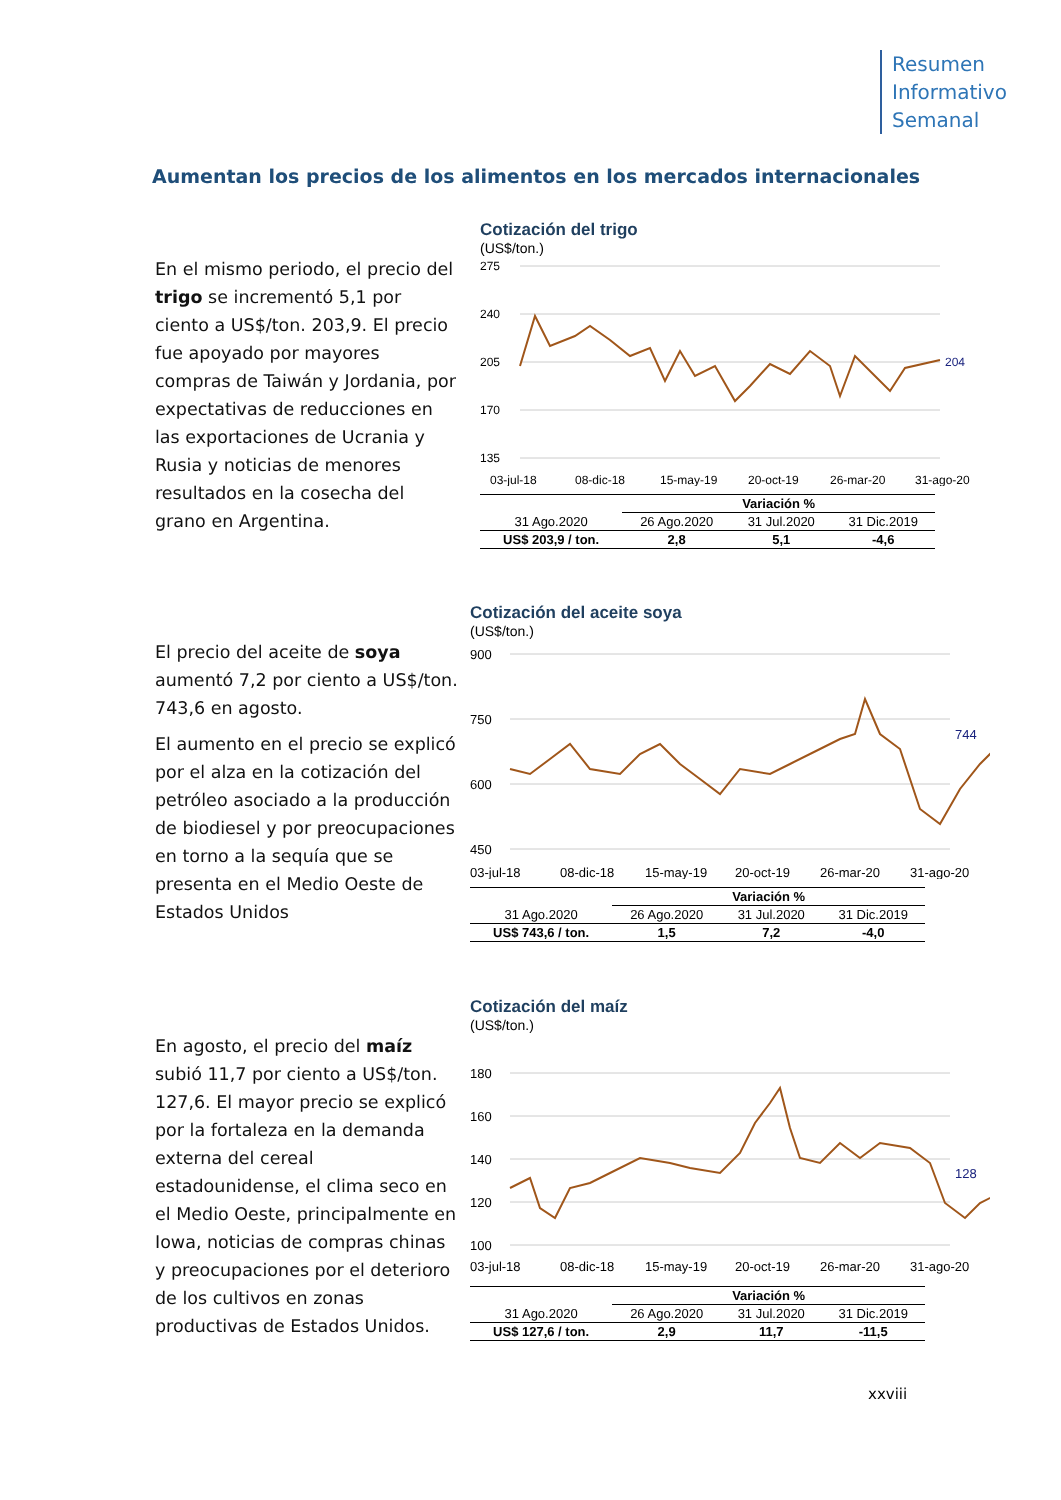Resumen
Informativo
Semanal
Aumentan los precios de los alimentos en los mercados internacionales
En el mismo periodo, el precio del trigo se incrementó 5,1 por ciento a US$/ton. 203,9. El precio fue apoyado por mayores compras de Taiwán y Jordania, por expectativas de reducciones en las exportaciones de Ucrania y Rusia y noticias de menores resultados en la cosecha del grano en Argentina.
Cotización del trigo
(US$/ton.)
275
240
205
170
135
204
03-jul-18
08-dic-18
15-may-19
20-oct-19
26-mar-20
31-ago-20
| | Variación % | | |
| 31 Ago.2020 | 26 Ago.2020 | 31 Jul.2020 | 31 Dic.2019 |
| US$ 203,9 / ton. | 2,8 | 5,1 | -4,6 |
El precio del aceite de soya aumentó 7,2 por ciento a US$/ton. 743,6 en agosto.
El aumento en el precio se explicó por el alza en la cotización del petróleo asociado a la producción de biodiesel y por preocupaciones en torno a la sequía que se presenta en el Medio Oeste de Estados Unidos
Cotización del aceite soya
(US$/ton.)
900
750
600
450
744
03-jul-18
08-dic-18
15-may-19
20-oct-19
26-mar-20
31-ago-20
| | Variación % | | |
| 31 Ago.2020 | 26 Ago.2020 | 31 Jul.2020 | 31 Dic.2019 |
| US$ 743,6 / ton. | 1,5 | 7,2 | -4,0 |
En agosto, el precio del maíz subió 11,7 por ciento a US$/ton. 127,6. El mayor precio se explicó por la fortaleza en la demanda externa del cereal estadounidense, el clima seco en el Medio Oeste, principalmente en Iowa, noticias de compras chinas y preocupaciones por el deterioro de los cultivos en zonas productivas de Estados Unidos.
Cotización del maíz
(US$/ton.)
180
160
140
120
100
128
03-jul-18
08-dic-18
15-may-19
20-oct-19
26-mar-20
31-ago-20
| | Variación % | | |
| 31 Ago.2020 | 26 Ago.2020 | 31 Jul.2020 | 31 Dic.2019 |
| US$ 127,6 / ton. | 2,9 | 11,7 | -11,5 |
xxviii